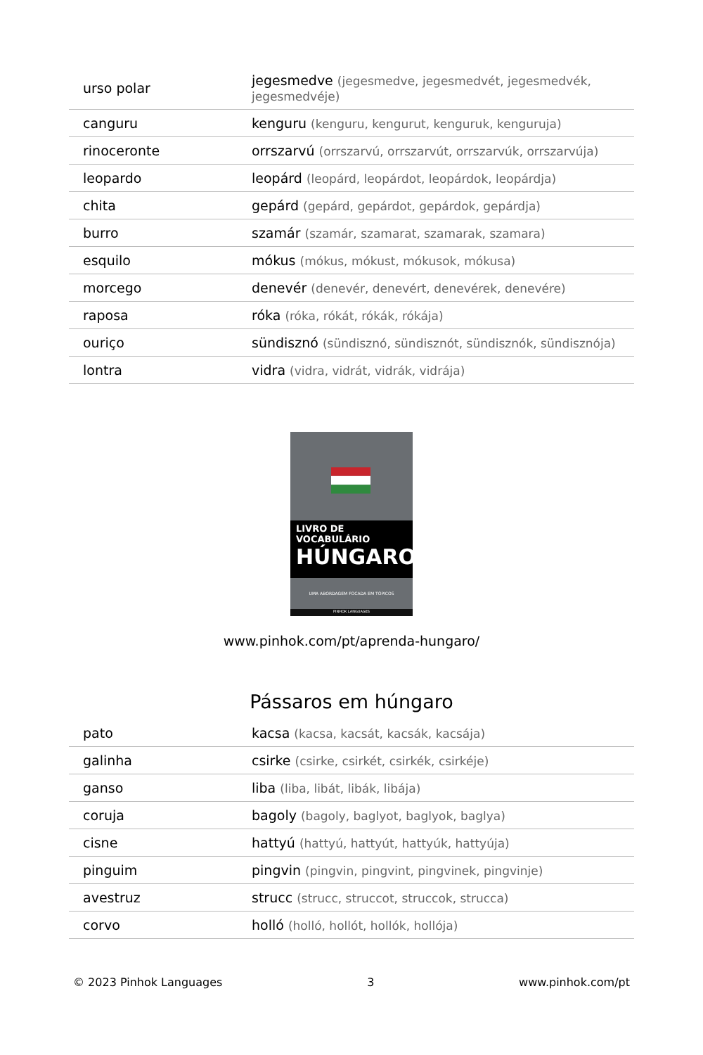| urso polar | jegesmedve (jegesmedve, jegesmedvét, jegesmedvék, jegesmedvéje) |
| canguru | kenguru (kenguru, kengurut, kenguruk, kenguruja) |
| rinoceronte | orrszarvú (orrszarvú, orrszarvút, orrszarvúk, orrszarvúja) |
| leopardo | leopárd (leopárd, leopárdot, leopárdok, leopárdja) |
| chita | gepárd (gepárd, gepárdot, gepárdok, gepárdja) |
| burro | szamár (szamár, szamarat, szamarak, szamara) |
| esquilo | mókus (mókus, mókust, mókusok, mókusa) |
| morcego | denevér (denevér, denevért, denevérek, denevére) |
| raposa | róka (róka, rókát, rókák, rókája) |
| ouriço | sündisznó (sündisznó, sündisznót, sündisznók, sündisznója) |
| lontra | vidra (vidra, vidrát, vidrák, vidrája) |
LIVRO DE VOCABULÁRIO
HÚNGARO
UMA ABORDAGEM FOCADA EM TÓPICOS
PINHOK LANGUAGES
www.pinhok.com/pt/aprenda-hungaro/
Pássaros em húngaro
| pato | kacsa (kacsa, kacsát, kacsák, kacsája) |
| galinha | csirke (csirke, csirkét, csirkék, csirkéje) |
| ganso | liba (liba, libát, libák, libája) |
| coruja | bagoly (bagoly, baglyot, baglyok, baglya) |
| cisne | hattyú (hattyú, hattyút, hattyúk, hattyúja) |
| pinguim | pingvin (pingvin, pingvint, pingvinek, pingvinje) |
| avestruz | strucc (strucc, struccot, struccok, strucca) |
| corvo | holló (holló, hollót, hollók, hollója) |
© 2023 Pinhok Languages 3 www.pinhok.com/pt